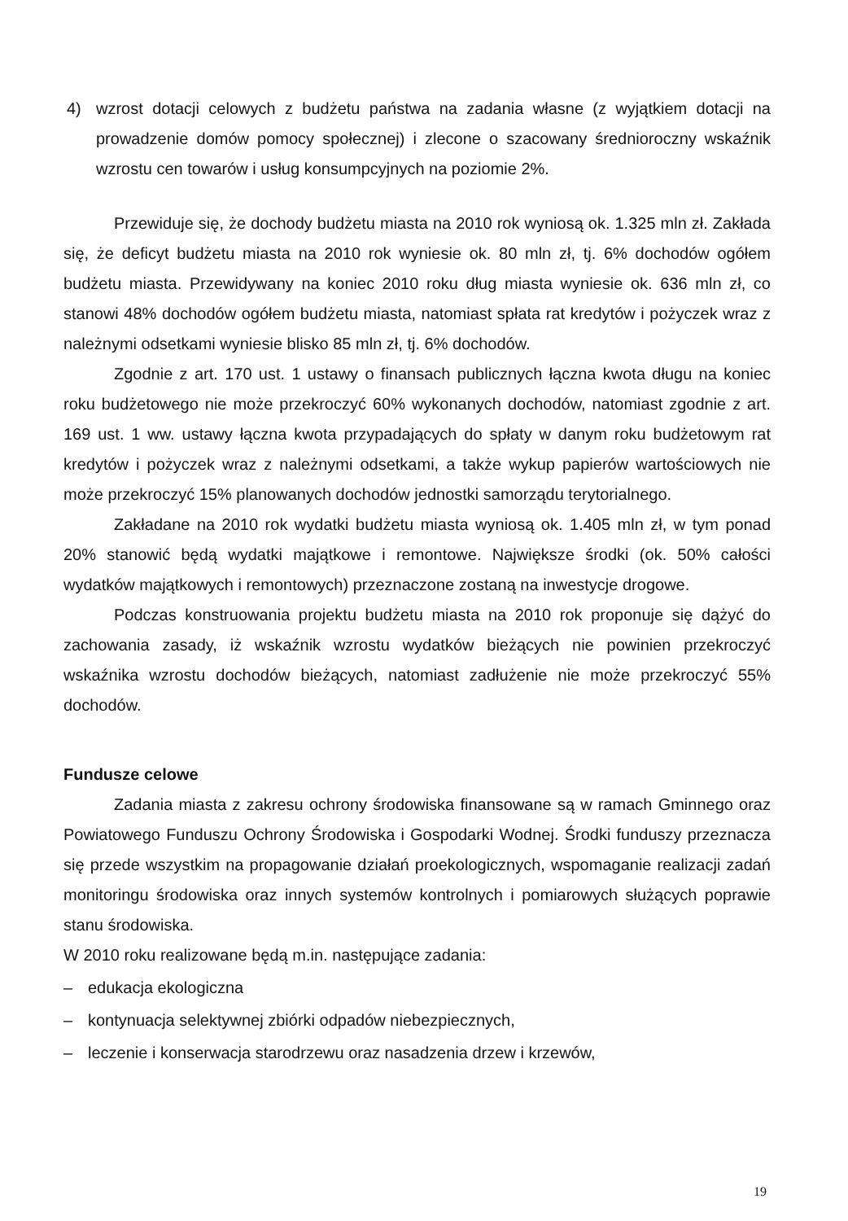4) wzrost dotacji celowych z budżetu państwa na zadania własne (z wyjątkiem dotacji na prowadzenie domów pomocy społecznej) i zlecone o szacowany średnioroczny wskaźnik wzrostu cen towarów i usług konsumpcyjnych na poziomie 2%.
Przewiduje się, że dochody budżetu miasta na 2010 rok wyniosą ok. 1.325 mln zł. Zakłada się, że deficyt budżetu miasta na 2010 rok wyniesie ok. 80 mln zł, tj. 6% dochodów ogółem budżetu miasta. Przewidywany na koniec 2010 roku dług miasta wyniesie ok. 636 mln zł, co stanowi 48% dochodów ogółem budżetu miasta, natomiast spłata rat kredytów i pożyczek wraz z należnymi odsetkami wyniesie blisko 85 mln zł, tj. 6% dochodów.
Zgodnie z art. 170 ust. 1 ustawy o finansach publicznych łączna kwota długu na koniec roku budżetowego nie może przekroczyć 60% wykonanych dochodów, natomiast zgodnie z art. 169 ust. 1 ww. ustawy łączna kwota przypadających do spłaty w danym roku budżetowym rat kredytów i pożyczek wraz z należnymi odsetkami, a także wykup papierów wartościowych nie może przekroczyć 15% planowanych dochodów jednostki samorządu terytorialnego.
Zakładane na 2010 rok wydatki budżetu miasta wyniosą ok. 1.405 mln zł, w tym ponad 20% stanowić będą wydatki majątkowe i remontowe. Największe środki (ok. 50% całości wydatków majątkowych i remontowych) przeznaczone zostaną na inwestycje drogowe.
Podczas konstruowania projektu budżetu miasta na 2010 rok proponuje się dążyć do zachowania zasady, iż wskaźnik wzrostu wydatków bieżących nie powinien przekroczyć wskaźnika wzrostu dochodów bieżących, natomiast zadłużenie nie może przekroczyć 55% dochodów.
Fundusze celowe
Zadania miasta z zakresu ochrony środowiska finansowane są w ramach Gminnego oraz Powiatowego Funduszu Ochrony Środowiska i Gospodarki Wodnej. Środki funduszy przeznacza się przede wszystkim na propagowanie działań proekologicznych, wspomaganie realizacji zadań monitoringu środowiska oraz innych systemów kontrolnych i pomiarowych służących poprawie stanu środowiska.
W 2010 roku realizowane będą m.in. następujące zadania:
– edukacja ekologiczna
– kontynuacja selektywnej zbiórki odpadów niebezpiecznych,
– leczenie i konserwacja starodrzewu oraz nasadzenia drzew i krzewów,
19